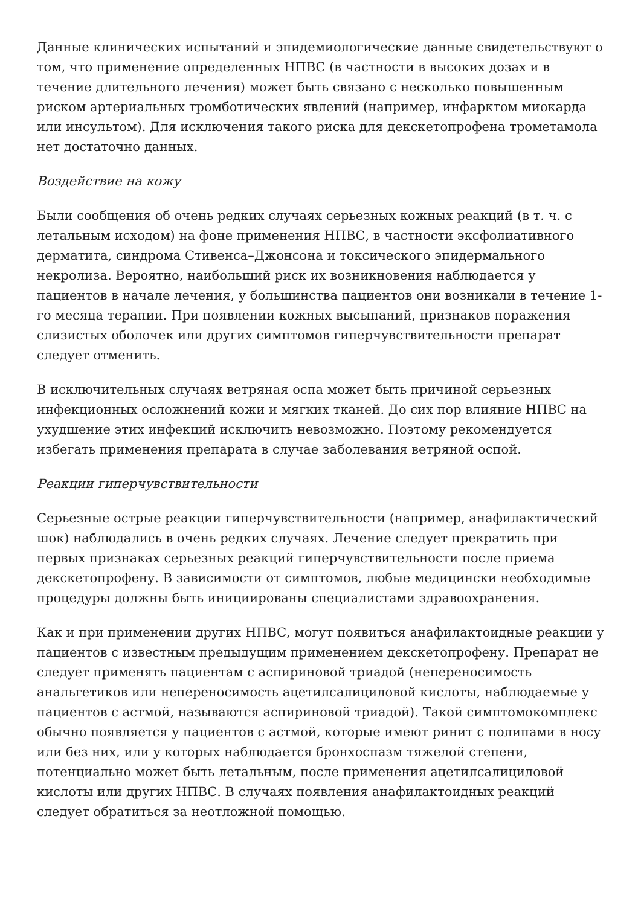Данные клинических испытаний и эпидемиологические данные свидетельствуют о том, что применение определенных НПВС (в частности в высоких дозах и в течение длительного лечения) может быть связано с несколько повышенным риском артериальных тромботических явлений (например, инфарктом миокарда или инсультом). Для исключения такого риска для декскетопрофена трометамола нет достаточно данных.
Воздействие на кожу
Были сообщения об очень редких случаях серьезных кожных реакций (в т. ч. с летальным исходом) на фоне применения НПВС, в частности эксфолиативного дерматита, синдрома Стивенса–Джонсона и токсического эпидермального некролиза. Вероятно, наибольший риск их возникновения наблюдается у пациентов в начале лечения, у большинства пациентов они возникали в течение 1-го месяца терапии. При появлении кожных высыпаний, признаков поражения слизистых оболочек или других симптомов гиперчувствительности препарат следует отменить.
В исключительных случаях ветряная оспа может быть причиной серьезных инфекционных осложнений кожи и мягких тканей. До сих пор влияние НПВС на ухудшение этих инфекций исключить невозможно. Поэтому рекомендуется избегать применения препарата в случае заболевания ветряной оспой.
Реакции гиперчувствительности
Серьезные острые реакции гиперчувствительности (например, анафилактический шок) наблюдались в очень редких случаях. Лечение следует прекратить при первых признаках серьезных реакций гиперчувствительности после приема декскетопрофену. В зависимости от симптомов, любые медицински необходимые процедуры должны быть инициированы специалистами здравоохранения.
Как и при применении других НПВС, могут появиться анафилактоидные реакции у пациентов с известным предыдущим применением декскетопрофену. Препарат не следует применять пациентам с аспириновой триадой (непереносимость анальгетиков или непереносимость ацетилсалициловой кислоты, наблюдаемые у пациентов с астмой, называются аспириновой триадой). Такой симптомокомплекс обычно появляется у пациентов с астмой, которые имеют ринит с полипами в носу или без них, или у которых наблюдается бронхоспазм тяжелой степени, потенциально может быть летальным, после применения ацетилсалициловой кислоты или других НПВС. В случаях появления анафилактоидных реакций следует обратиться за неотложной помощью.